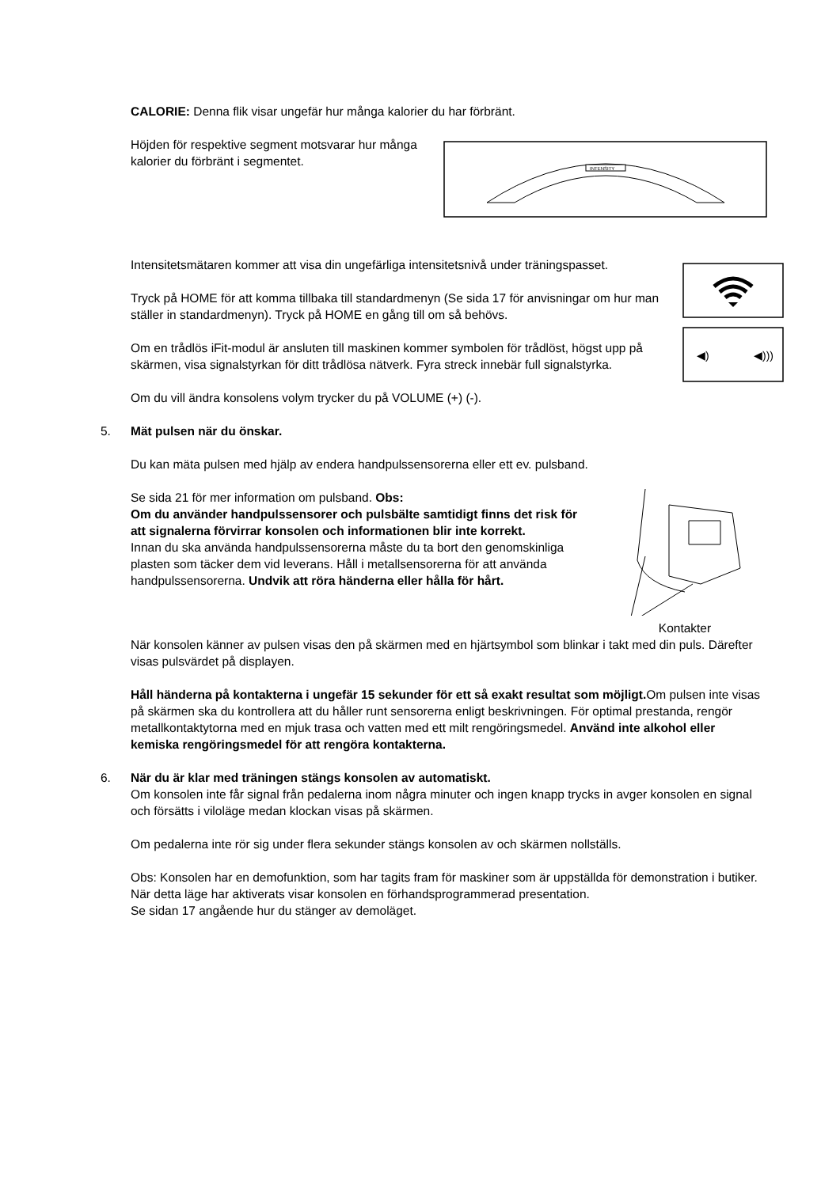CALORIE: Denna flik visar ungefär hur många kalorier du har förbränt.
Höjden för respektive segment motsvarar hur många kalorier du förbränt i segmentet.
INTENSITY
Intensitetsmätaren kommer att visa din ungefärliga intensitetsnivå under träningspasset.
◀)
◀)))
Tryck på HOME för att komma tillbaka till standardmenyn (Se sida 17 för anvisningar om hur man
ställer in standardmenyn). Tryck på HOME en gång till om så behövs.
Om en trådlös iFit-modul är ansluten till maskinen kommer symbolen för trådlöst, högst upp på skärmen, visa signalstyrkan för ditt trådlösa nätverk. Fyra streck innebär full signalstyrka.
Om du vill ändra konsolens volym trycker du på VOLUME (+) (-).
5. Mät pulsen när du önskar.
Du kan mäta pulsen med hjälp av endera handpulssensorerna eller ett ev. pulsband.
Kontakter
Se sida 21 för mer information om pulsband. Obs:
Om du använder handpulssensorer och pulsbälte samtidigt finns det risk för att signalerna förvirrar konsolen och informationen blir inte korrekt.
Innan du ska använda handpulssensorerna måste du ta bort den genomskinliga plasten som täcker dem vid leverans. Håll i metallsensorerna för att använda handpulssensorerna. Undvik att röra händerna eller hålla för hårt.
När konsolen känner av pulsen visas den på skärmen med en hjärtsymbol som blinkar i takt med din puls. Därefter visas pulsvärdet på displayen.
Håll händerna på kontakterna i ungefär 15 sekunder för ett så exakt resultat som möjligt. Om pulsen inte visas på skärmen ska du kontrollera att du håller runt sensorerna enligt beskrivningen. För optimal prestanda, rengör metallkontaktytorna med en mjuk trasa och vatten med ett milt rengöringsmedel. Använd inte alkohol eller kemiska rengöringsmedel för att rengöra kontakterna.
6. När du är klar med träningen stängs konsolen av automatiskt.
Om konsolen inte får signal från pedalerna inom några minuter och ingen knapp trycks in avger konsolen en signal och försätts i viloläge medan klockan visas på skärmen.
Om pedalerna inte rör sig under flera sekunder stängs konsolen av och skärmen nollställs.
Obs: Konsolen har en demofunktion, som har tagits fram för maskiner som är uppställda för demonstration i butiker. När detta läge har aktiverats visar konsolen en förhandsprogrammerad presentation.
Se sidan 17 angående hur du stänger av demoläget.